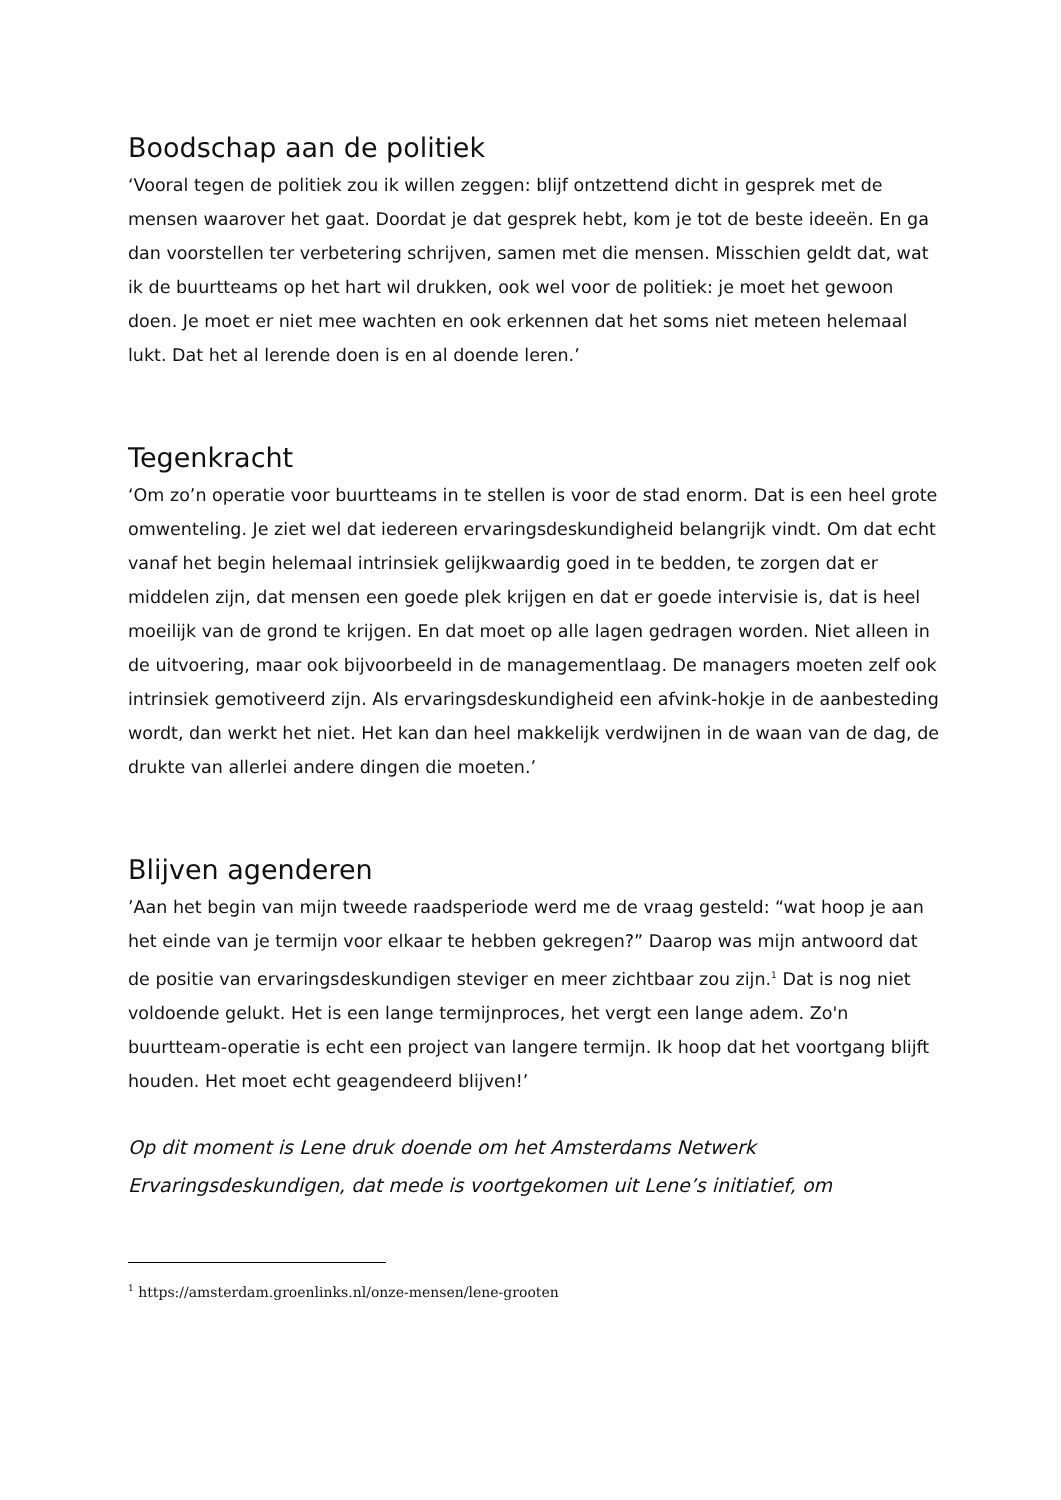Boodschap aan de politiek
‘Vooral tegen de politiek zou ik willen zeggen: blijf ontzettend dicht in gesprek met de mensen waarover het gaat. Doordat je dat gesprek hebt, kom je tot de beste ideeën. En ga dan voorstellen ter verbetering schrijven, samen met die mensen. Misschien geldt dat, wat ik de buurtteams op het hart wil drukken, ook wel voor de politiek: je moet het gewoon doen. Je moet er niet mee wachten en ook erkennen dat het soms niet meteen helemaal lukt. Dat het al lerende doen is en al doende leren.’
Tegenkracht
‘Om zo’n operatie voor buurtteams in te stellen is voor de stad enorm. Dat is een heel grote omwenteling. Je ziet wel dat iedereen ervaringsdeskundigheid belangrijk vindt. Om dat echt vanaf het begin helemaal intrinsiek gelijkwaardig goed in te bedden, te zorgen dat er middelen zijn, dat mensen een goede plek krijgen en dat er goede intervisie is, dat is heel moeilijk van de grond te krijgen. En dat moet op alle lagen gedragen worden. Niet alleen in de uitvoering, maar ook bijvoorbeeld in de managementlaag. De managers moeten zelf ook intrinsiek gemotiveerd zijn. Als ervaringsdeskundigheid een afvink-hokje in de aanbesteding wordt, dan werkt het niet. Het kan dan heel makkelijk verdwijnen in de waan van de dag, de drukte van allerlei andere dingen die moeten.’
Blijven agenderen
’Aan het begin van mijn tweede raadsperiode werd me de vraag gesteld: “wat hoop je aan het einde van je termijn voor elkaar te hebben gekregen?” Daarop was mijn antwoord dat de positie van ervaringsdeskundigen steviger en meer zichtbaar zou zijn.<sup>1</sup> Dat is nog niet voldoende gelukt. Het is een lange termijnproces, het vergt een lange adem. Zo'n buurtteam-operatie is echt een project van langere termijn. Ik hoop dat het voortgang blijft houden. Het moet echt geagendeerd blijven!’
Op dit moment is Lene druk doende om het Amsterdams Netwerk Ervaringsdeskundigen, dat mede is voortgekomen uit Lene’s initiatief, om
<sup>1</sup> https://amsterdam.groenlinks.nl/onze-mensen/lene-grooten